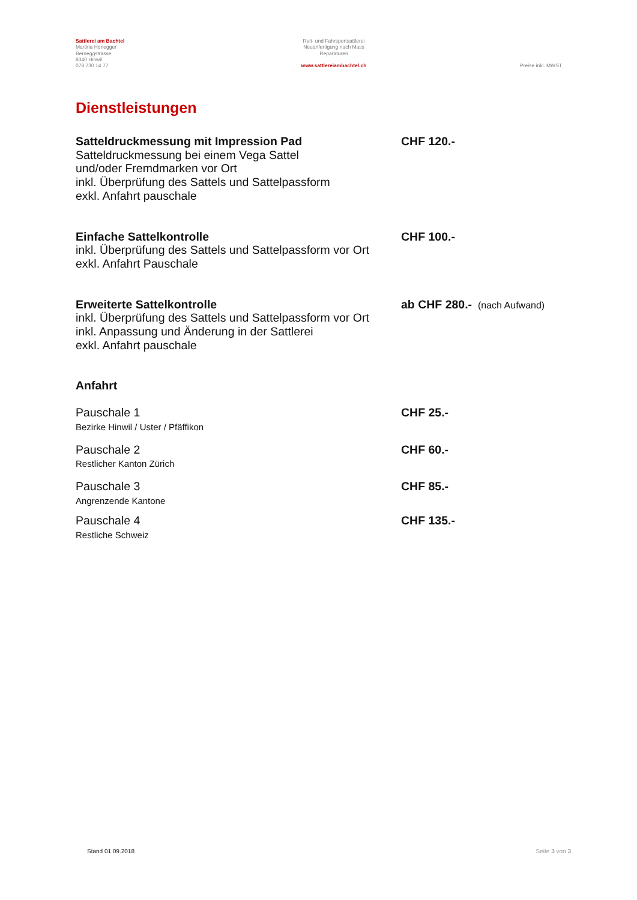Sattlerei am Bachtel
Martina Honegger
Berneggstrasse
8340 Hinwil
078 730 14 77
Reit- und Fahrsportsattlerei
Neuanfertigung nach Mass
Reparaturen
www.sattlereiambachtel.ch
Preise inkl. MWST
Dienstleistungen
Satteldruckmessung mit Impression Pad
Satteldruckmessung bei einem Vega Sattel
und/oder Fremdmarken vor Ort
inkl. Überprüfung des Sattels und Sattelpassform
exkl. Anfahrt pauschale
CHF 120.-
Einfache Sattelkontrolle
inkl. Überprüfung des Sattels und Sattelpassform vor Ort
exkl. Anfahrt Pauschale
CHF 100.-
Erweiterte Sattelkontrolle
inkl. Überprüfung des Sattels und Sattelpassform vor Ort
inkl. Anpassung und Änderung in der Sattlerei
exkl. Anfahrt pauschale
ab CHF 280.- (nach Aufwand)
Anfahrt
Pauschale 1
Bezirke Hinwil / Uster / Pfäffikon
CHF 25.-
Pauschale 2
Restlicher Kanton Zürich
CHF 60.-
Pauschale 3
Angrenzende Kantone
CHF 85.-
Pauschale 4
Restliche Schweiz
CHF 135.-
Stand 01.09.2018 Seite 3 von 3